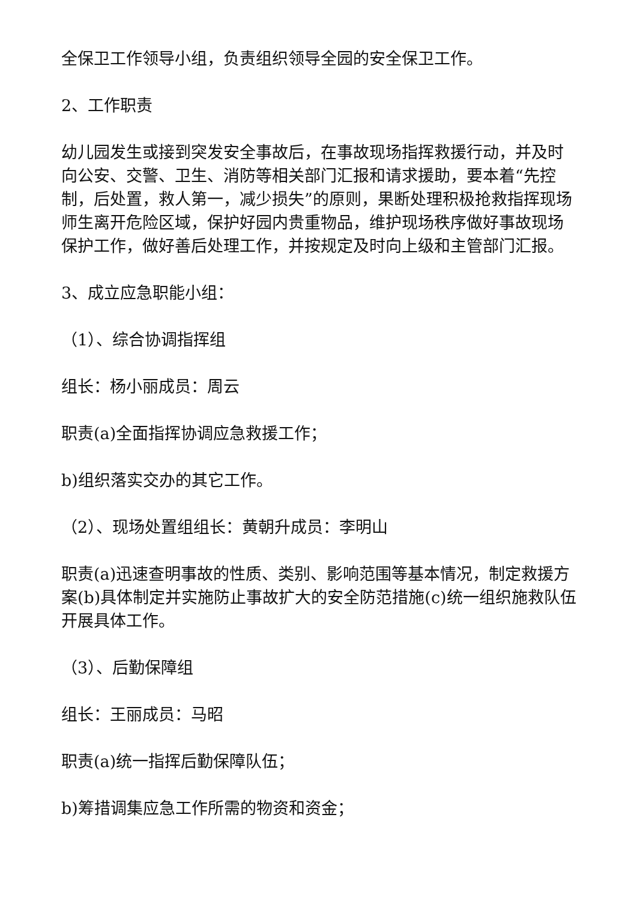全保卫工作领导小组，负责组织领导全园的安全保卫工作。
2、工作职责
幼儿园发生或接到突发安全事故后，在事故现场指挥救援行动，并及时向公安、交警、卫生、消防等相关部门汇报和请求援助，要本着“先控制，后处置，救人第一，减少损失”的原则，果断处理积极抢救指挥现场师生离开危险区域，保护好园内贵重物品，维护现场秩序做好事故现场保护工作，做好善后处理工作，并按规定及时向上级和主管部门汇报。
3、成立应急职能小组：
（1）、综合协调指挥组
组长：杨小丽成员：周云
职责(a)全面指挥协调应急救援工作；
b)组织落实交办的其它工作。
（2）、现场处置组组长：黄朝升成员：李明山
职责(a)迅速查明事故的性质、类别、影响范围等基本情况，制定救援方案(b)具体制定并实施防止事故扩大的安全防范措施(c)统一组织施救队伍开展具体工作。
（3）、后勤保障组
组长：王丽成员：马昭
职责(a)统一指挥后勤保障队伍；
b)筹措调集应急工作所需的物资和资金；